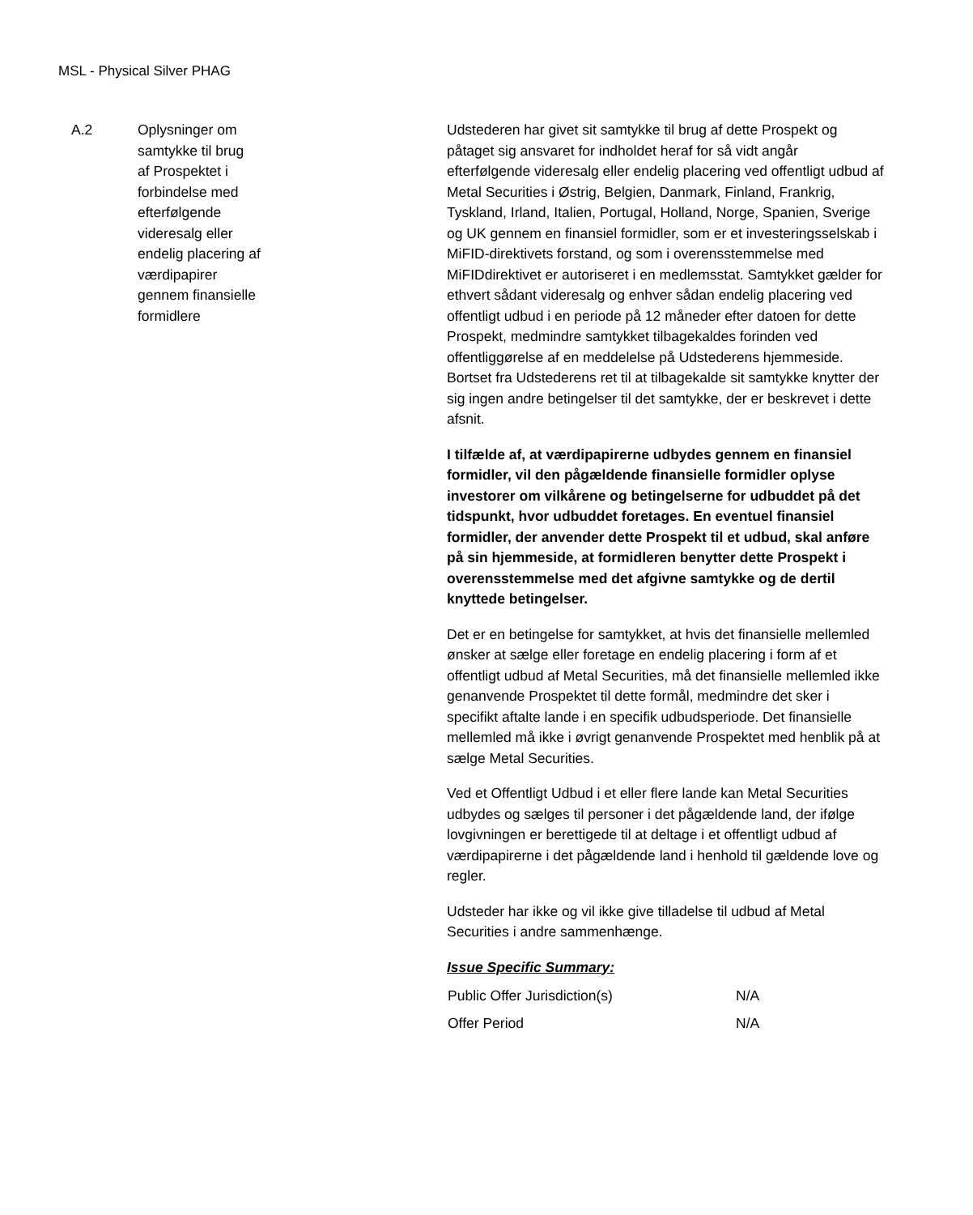MSL - Physical Silver PHAG
A.2 Oplysninger om
samtykke til brug
af Prospektet i
forbindelse med
efterfølgende
videresalg eller
endelig placering af
værdipapirer
gennem finansielle
formidlere
Udstederen har givet sit samtykke til brug af dette Prospekt og påtaget sig ansvaret for indholdet heraf for så vidt angår efterfølgende videresalg eller endelig placering ved offentligt udbud af Metal Securities i Østrig, Belgien, Danmark, Finland, Frankrig, Tyskland, Irland, Italien, Portugal, Holland, Norge, Spanien, Sverige og UK gennem en finansiel formidler, som er et investeringsselskab i MiFID-direktivets forstand, og som i overensstemmelse med MiFIDdirektivet er autoriseret i en medlemsstat. Samtykket gælder for ethvert sådant videresalg og enhver sådan endelig placering ved offentligt udbud i en periode på 12 måneder efter datoen for dette Prospekt, medmindre samtykket tilbagekaldes forinden ved offentliggørelse af en meddelelse på Udstederens hjemmeside. Bortset fra Udstederens ret til at tilbagekalde sit samtykke knytter der sig ingen andre betingelser til det samtykke, der er beskrevet i dette afsnit.
I tilfælde af, at værdipapirerne udbydes gennem en finansiel formidler, vil den pågældende finansielle formidler oplyse investorer om vilkårene og betingelserne for udbuddet på det tidspunkt, hvor udbuddet foretages. En eventuel finansiel formidler, der anvender dette Prospekt til et udbud, skal anføre på sin hjemmeside, at formidleren benytter dette Prospekt i overensstemmelse med det afgivne samtykke og de dertil knyttede betingelser.
Det er en betingelse for samtykket, at hvis det finansielle mellemled ønsker at sælge eller foretage en endelig placering i form af et offentligt udbud af Metal Securities, må det finansielle mellemled ikke genanvende Prospektet til dette formål, medmindre det sker i specifikt aftalte lande i en specifik udbudsperiode. Det finansielle mellemled må ikke i øvrigt genanvende Prospektet med henblik på at sælge Metal Securities.
Ved et Offentligt Udbud i et eller flere lande kan Metal Securities udbydes og sælges til personer i det pågældende land, der ifølge lovgivningen er berettigede til at deltage i et offentligt udbud af værdipapirerne i det pågældende land i henhold til gældende love og regler.
Udsteder har ikke og vil ikke give tilladelse til udbud af Metal Securities i andre sammenhænge.
Issue Specific Summary:
| Public Offer Jurisdiction(s) | N/A |
| Offer Period | N/A |